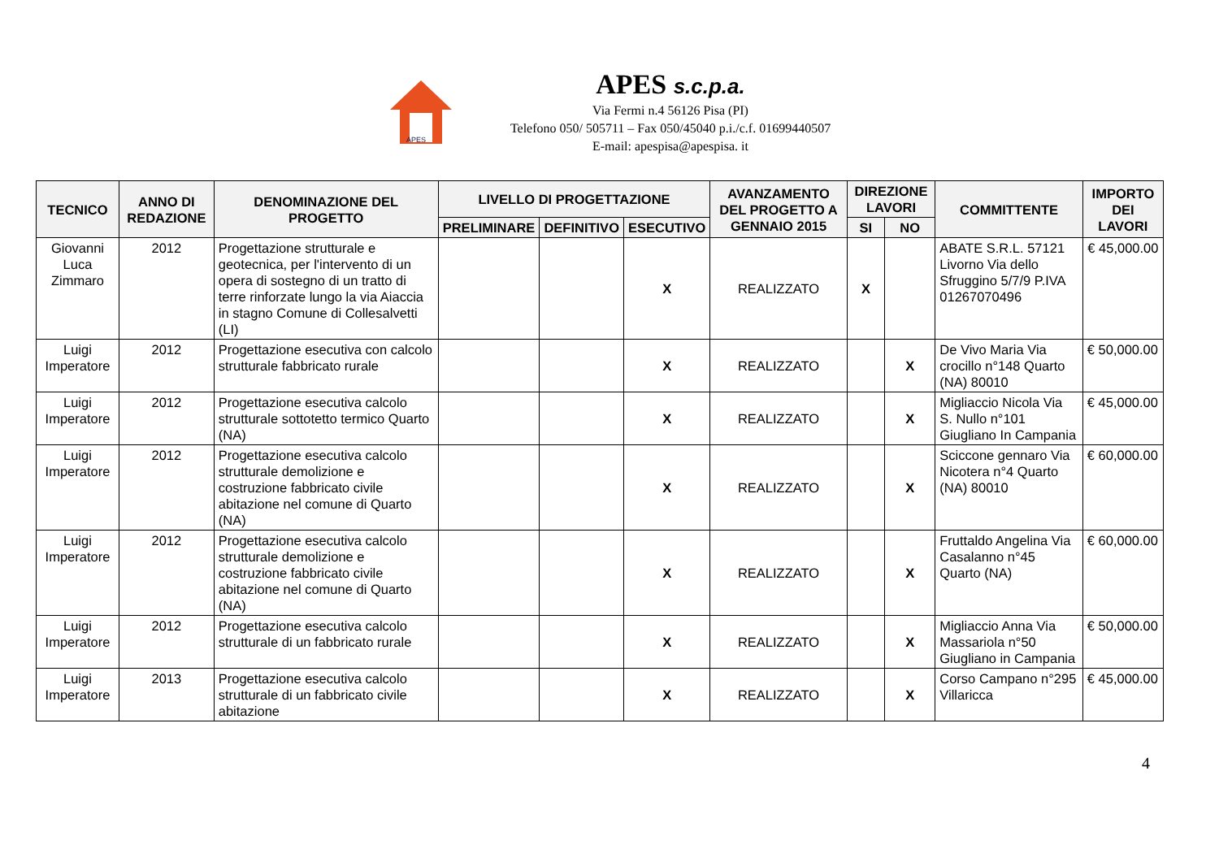APES
APES s.c.p.a.
Via Fermi n.4 56126 Pisa (PI)
Telefono 050/ 505711 – Fax 050/45040 p.i./c.f. 01699440507
E-mail: apespisa@apespisa. it
| TECNICO | ANNO DI REDAZIONE | DENOMINAZIONE DEL PROGETTO | LIVELLO DI PROGETTAZIONE | | | AVANZAMENTO DEL PROGETTO A GENNAIO 2015 | DIREZIONE LAVORI | | COMMITTENTE | IMPORTO DEI LAVORI |
| --- | --- | --- | --- | --- | --- | --- | --- | --- | --- | --- |
| | | | PRELIMINARE | DEFINITIVO | ESECUTIVO | | SI | NO | | |
| Giovanni Luca Zimmaro | 2012 | Progettazione strutturale e geotecnica, per l'intervento di un opera di sostegno di un tratto di terre rinforzate lungo la via Aiaccia in stagno Comune di Collesalvetti (LI) | | | X | REALIZZATO | X | | ABATE S.R.L. 57121 Livorno Via dello Sfruggino 5/7/9 P.IVA 01267070496 | € 45,000.00 |
| Luigi Imperatore | 2012 | Progettazione esecutiva con calcolo strutturale fabbricato rurale | | | X | REALIZZATO | | X | De Vivo Maria Via crocillo n°148 Quarto (NA) 80010 | € 50,000.00 |
| Luigi Imperatore | 2012 | Progettazione esecutiva calcolo strutturale sottotetto termico Quarto (NA) | | | X | REALIZZATO | | X | Migliaccio Nicola Via S. Nullo n°101 Giugliano In Campania | € 45,000.00 |
| Luigi Imperatore | 2012 | Progettazione esecutiva calcolo strutturale demolizione e costruzione fabbricato civile abitazione nel comune di Quarto (NA) | | | X | REALIZZATO | | X | Sciccone gennaro Via Nicotera n°4 Quarto (NA) 80010 | € 60,000.00 |
| Luigi Imperatore | 2012 | Progettazione esecutiva calcolo strutturale demolizione e costruzione fabbricato civile abitazione nel comune di Quarto (NA) | | | X | REALIZZATO | | X | Fruttaldo Angelina Via Casalanno n°45 Quarto (NA) | € 60,000.00 |
| Luigi Imperatore | 2012 | Progettazione esecutiva calcolo strutturale di un fabbricato rurale | | | X | REALIZZATO | | X | Migliaccio Anna Via Massariola n°50 Giugliano in Campania | € 50,000.00 |
| Luigi Imperatore | 2013 | Progettazione esecutiva calcolo strutturale di un fabbricato civile abitazione | | | X | REALIZZATO | | X | Corso Campano n°295 Villaricca | € 45,000.00 |
4